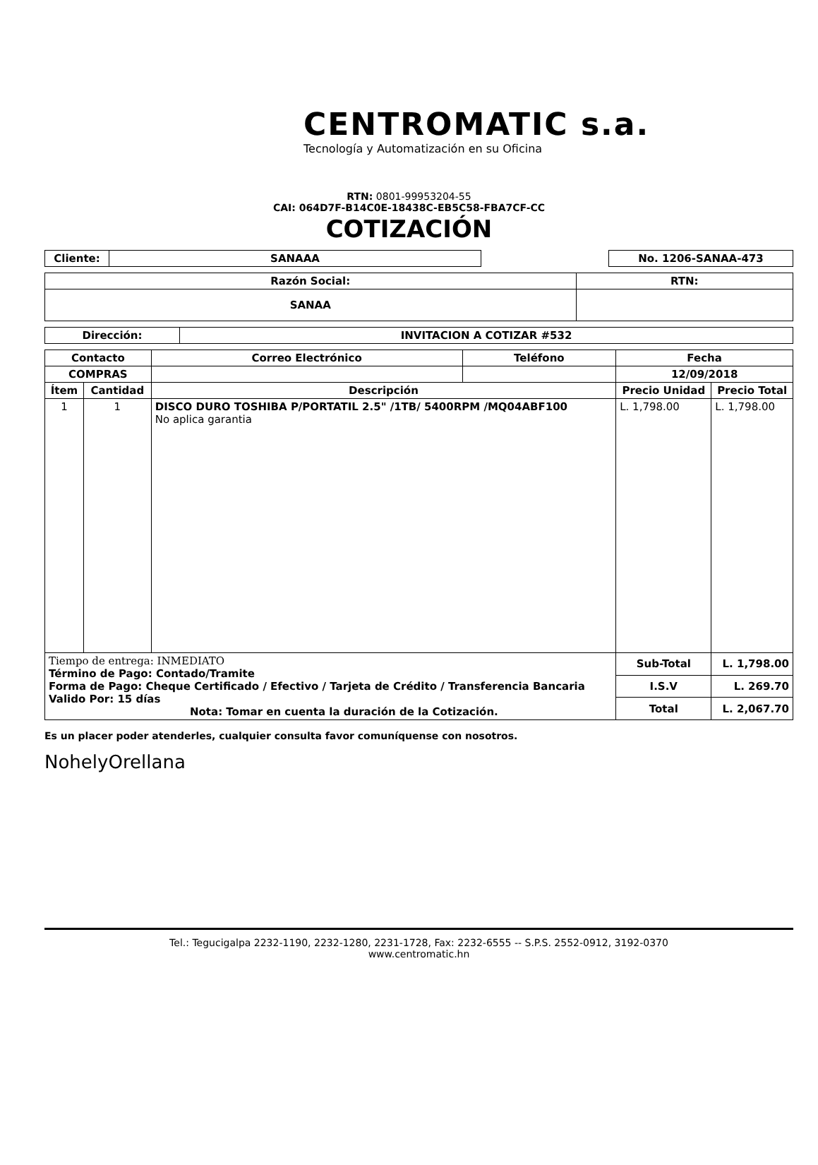CENTROMATIC s.a.
Tecnología y Automatización en su Oficina
RTN: 0801-99953204-55
CAI: 064D7F-B14C0E-18438C-EB5C58-FBA7CF-CC
COTIZACIÓN
| Cliente: | SANAAA | | No. 1206-SANAA-473 |
| Razón Social: | RTN: |
| --- | --- |
| SANAA | |
| Dirección: | INVITACION A COTIZAR #532 |
| --- | --- |
| Contacto | | Correo Electrónico | Teléfono | Fecha | |
| --- | --- | --- | --- | --- | --- |
| COMPRAS | | | | 12/09/2018 | |
| Ítem | Cantidad | Descripción | | Precio Unidad | Precio Total |
| 1 | 1 | DISCO DURO TOSHIBA P/PORTATIL 2.5" /1TB/ 5400RPM /MQ04ABF100 No aplica garantia | | L. 1,798.00 | L. 1,798.00 |
| Tiempo de entrega: INMEDIATO Término de Pago: Contado/Tramite Forma de Pago: Cheque Certificado / Efectivo / Tarjeta de Crédito / Transferencia Bancaria Valido Por: 15 días Nota: Tomar en cuenta la duración de la Cotización. | | | | Sub-Total | L. 1,798.00 |
| | | | | I.S.V | L. 269.70 |
| | | | | Total | L. 2,067.70 |
Es un placer poder atenderles, cualquier consulta favor comuníquense con nosotros.
NohelyOrellana
Tel.: Tegucigalpa 2232-1190, 2232-1280, 2231-1728, Fax: 2232-6555 -- S.P.S. 2552-0912, 3192-0370
www.centromatic.hn